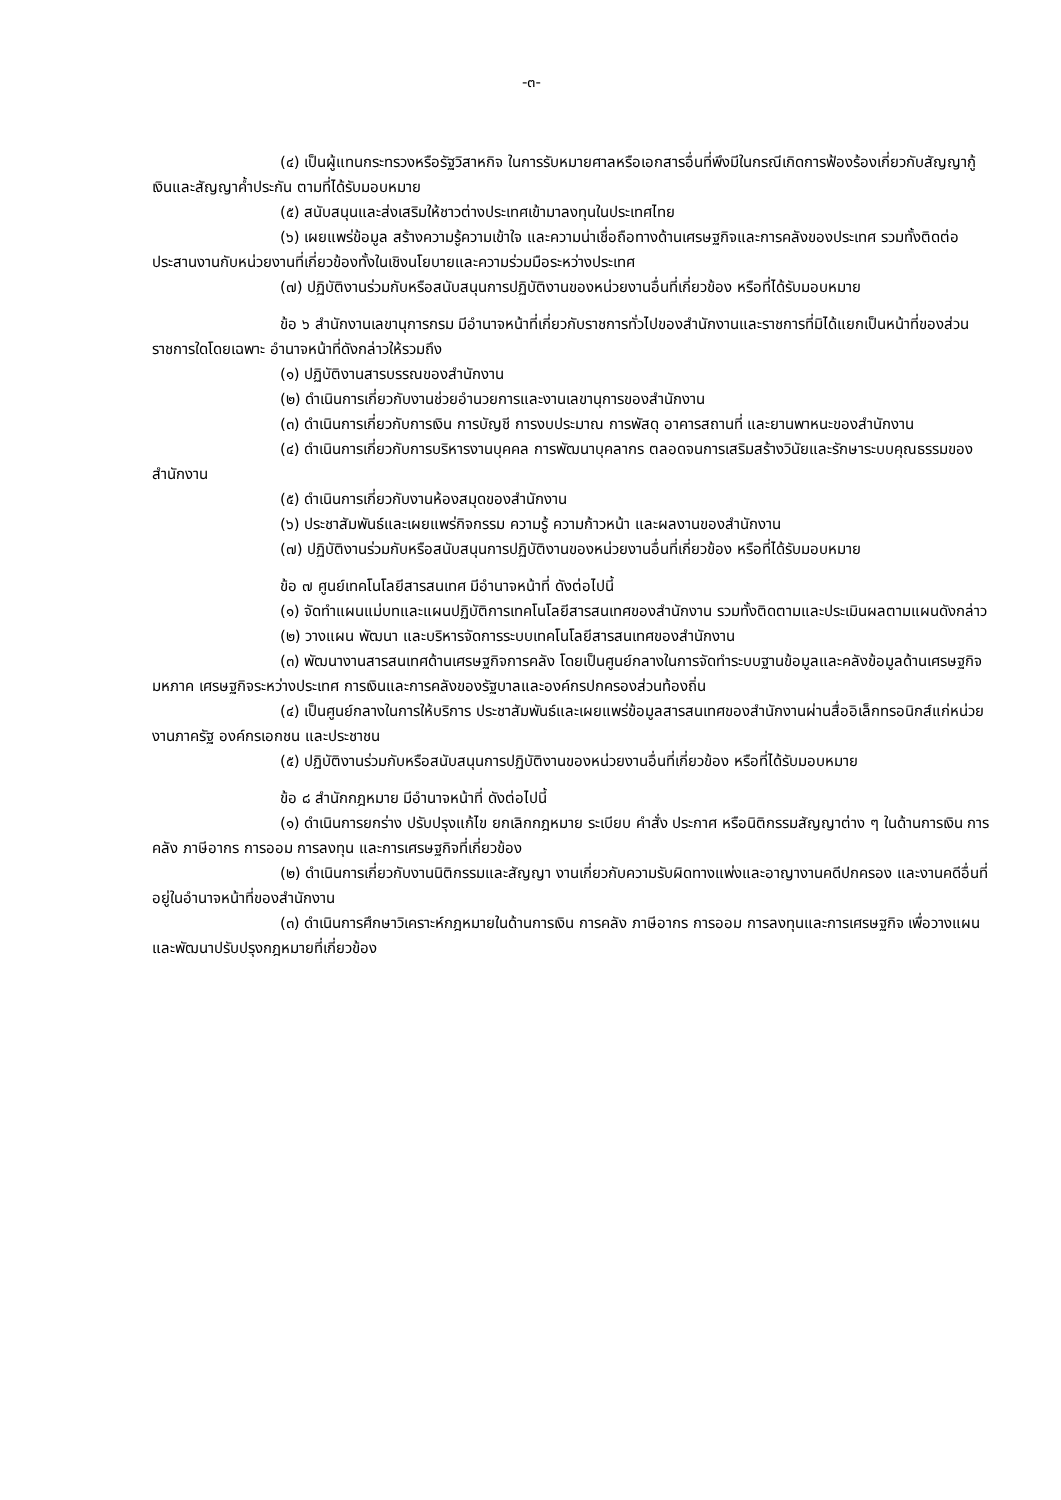-๓-
(๔) เป็นผู้แทนกระทรวงหรือรัฐวิสาหกิจ ในการรับหมายศาลหรือเอกสารอื่นที่พึงมีในกรณีเกิดการฟ้องร้องเกี่ยวกับสัญญากู้เงินและสัญญาค้ำประกัน ตามที่ได้รับมอบหมาย
(๕) สนับสนุนและส่งเสริมให้ชาวต่างประเทศเข้ามาลงทุนในประเทศไทย
(๖) เผยแพร่ข้อมูล สร้างความรู้ความเข้าใจ และความน่าเชื่อถือทางด้านเศรษฐกิจและการคลังของประเทศ รวมทั้งติดต่อประสานงานกับหน่วยงานที่เกี่ยวข้องทั้งในเชิงนโยบายและความร่วมมือระหว่างประเทศ
(๗) ปฏิบัติงานร่วมกับหรือสนับสนุนการปฏิบัติงานของหน่วยงานอื่นที่เกี่ยวข้อง หรือที่ได้รับมอบหมาย
ข้อ ๖ สำนักงานเลขานุการกรม มีอำนาจหน้าที่เกี่ยวกับราชการทั่วไปของสำนักงานและราชการที่มิได้แยกเป็นหน้าที่ของส่วนราชการใดโดยเฉพาะ อำนาจหน้าที่ดังกล่าวให้รวมถึง
(๑) ปฏิบัติงานสารบรรณของสำนักงาน
(๒) ดำเนินการเกี่ยวกับงานช่วยอำนวยการและงานเลขานุการของสำนักงาน
(๓) ดำเนินการเกี่ยวกับการเงิน การบัญชี การงบประมาณ การพัสดุ อาคารสถานที่ และยานพาหนะของสำนักงาน
(๔) ดำเนินการเกี่ยวกับการบริหารงานบุคคล การพัฒนาบุคลากร ตลอดจนการเสริมสร้างวินัยและรักษาระบบคุณธรรมของสำนักงาน
(๕) ดำเนินการเกี่ยวกับงานห้องสมุดของสำนักงาน
(๖) ประชาสัมพันธ์และเผยแพร่กิจกรรม ความรู้ ความก้าวหน้า และผลงานของสำนักงาน
(๗) ปฏิบัติงานร่วมกับหรือสนับสนุนการปฏิบัติงานของหน่วยงานอื่นที่เกี่ยวข้อง หรือที่ได้รับมอบหมาย
ข้อ ๗ ศูนย์เทคโนโลยีสารสนเทศ มีอำนาจหน้าที่ ดังต่อไปนี้
(๑) จัดทำแผนแม่บทและแผนปฏิบัติการเทคโนโลยีสารสนเทศของสำนักงาน รวมทั้งติดตามและประเมินผลตามแผนดังกล่าว
(๒) วางแผน พัฒนา และบริหารจัดการระบบเทคโนโลยีสารสนเทศของสำนักงาน
(๓) พัฒนางานสารสนเทศด้านเศรษฐกิจการคลัง โดยเป็นศูนย์กลางในการจัดทำระบบฐานข้อมูลและคลังข้อมูลด้านเศรษฐกิจมหภาค เศรษฐกิจระหว่างประเทศ การเงินและการคลังของรัฐบาลและองค์กรปกครองส่วนท้องถิ่น
(๔) เป็นศูนย์กลางในการให้บริการ ประชาสัมพันธ์และเผยแพร่ข้อมูลสารสนเทศของสำนักงานผ่านสื่ออิเล็กทรอนิกส์แก่หน่วยงานภาครัฐ องค์กรเอกชน และประชาชน
(๕) ปฏิบัติงานร่วมกับหรือสนับสนุนการปฏิบัติงานของหน่วยงานอื่นที่เกี่ยวข้อง หรือที่ได้รับมอบหมาย
ข้อ ๘ สำนักกฎหมาย มีอำนาจหน้าที่ ดังต่อไปนี้
(๑) ดำเนินการยกร่าง ปรับปรุงแก้ไข ยกเลิกกฎหมาย ระเบียบ คำสั่ง ประกาศ หรือนิติกรรมสัญญาต่าง ๆ ในด้านการเงิน การคลัง ภาษีอากร การออม การลงทุน และการเศรษฐกิจที่เกี่ยวข้อง
(๒) ดำเนินการเกี่ยวกับงานนิติกรรมและสัญญา งานเกี่ยวกับความรับผิดทางแพ่งและอาญางานคดีปกครอง และงานคดีอื่นที่อยู่ในอำนาจหน้าที่ของสำนักงาน
(๓) ดำเนินการศึกษาวิเคราะห์กฎหมายในด้านการเงิน การคลัง ภาษีอากร การออม การลงทุนและการเศรษฐกิจ เพื่อวางแผนและพัฒนาปรับปรุงกฎหมายที่เกี่ยวข้อง